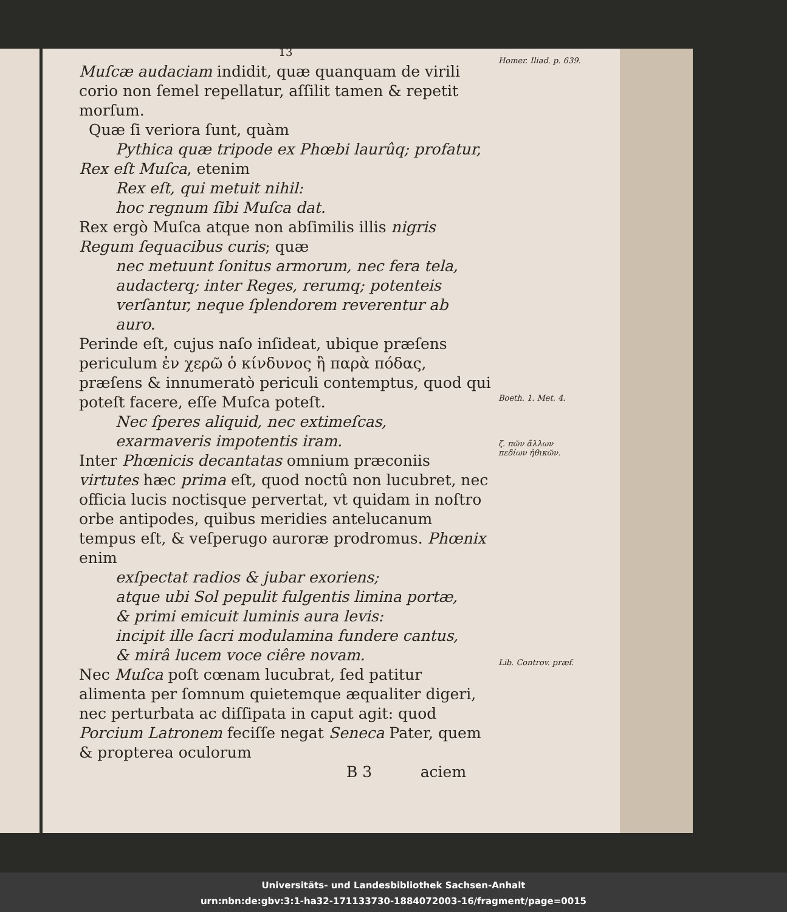13
Muſcæ audaciam indidit, quæ quanquam de virili corio non ſemel repellatur, aſſilit tamen & repetit morſum.
Quæ ſi veriora ſunt, quàm
Pythica quæ tripode ex Phœbi laurûq; profatur,
Rex eſt Muſca, etenim
Rex eſt, qui metuit nihil:
hoc regnum ſibi Muſca dat.
Rex ergò Muſca atque non abſimilis illis nigris Regum ſequacibus curis; quæ
nec metuunt ſonitus armorum, nec fera tela,
audacterq; inter Reges, rerumq; potenteis
verſantur, neque ſplendorem reverentur ab auro.
Perinde eſt, cujus naſo inſideat, ubique præſens periculum ἐν χερῶ ὁ κίνδυνος ἢ παρὰ πόδας, præſens & innumeratò periculi contemptus, quod qui poteſt facere, eſſe Muſca poteſt.
Nec ſperes aliquid, nec extimeſcas,
exarmaveris impotentis iram.
Inter Phœnicis decantatas omnium præconiis virtutes hæc prima eſt, quod noctû non lucubret, nec officia lucis noctisque pervertat, vt quidam in noſtro orbe antipodes, quibus meridies antelucanum tempus eſt, & veſperugo auroræ prodromus. Phœnix enim
exſpectat radios & jubar exoriens;
atque ubi Sol pepulit fulgentis limina portæ,
& primi emicuit luminis aura levis:
incipit ille ſacri modulamina fundere cantus,
& mirâ lucem voce ciêre novam.
Nec Muſca poſt cœnam lucubrat, ſed patitur alimenta per ſomnum quietemque æqualiter digeri, nec perturbata ac diſſipata in caput agit: quod Porcium Latronem feciſſe negat Seneca Pater, quem & propterea oculorum
B 3 aciem
Homer. Iliad. p. 639.
Boeth. 1. Met. 4.
ζ. πῶν ἄλλων πεδίων ἠθικῶν.
Lib. Controv. præf.
Universitäts- und Landesbibliothek Sachsen-Anhalt
urn:nbn:de:gbv:3:1-ha32-171133730-1884072003-16/fragment/page=0015